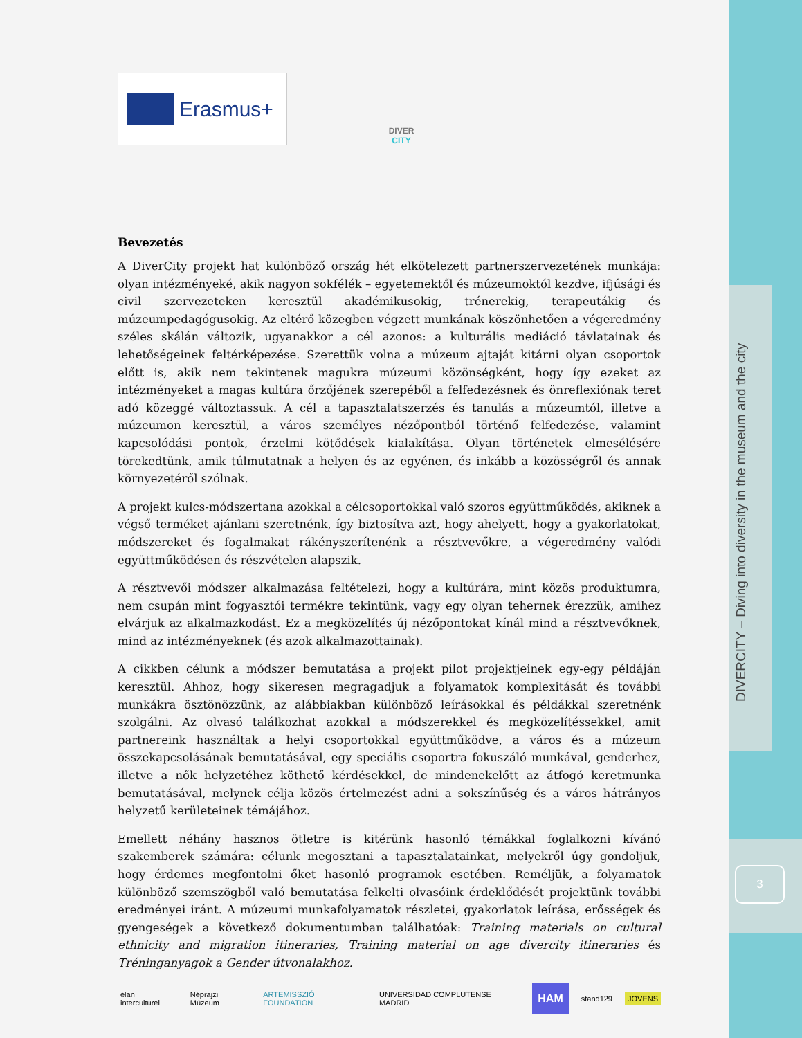DIVERCITY – Diving into diversity in the museum and the city
3
Erasmus+
DIVER
CITY
Bevezetés
A DiverCity projekt hat különböző ország hét elkötelezett partnerszervezetének munkája: olyan intézményeké, akik nagyon sokfélék – egyetemektől és múzeumoktól kezdve, ifjúsági és civil szervezeteken keresztül akadémikusokig, trénerekig, terapeutákig és múzeumpedagógusokig. Az eltérő közegben végzett munkának köszönhetően a végeredmény széles skálán változik, ugyanakkor a cél azonos: a kulturális mediáció távlatainak és lehetőségeinek feltérképezése. Szerettük volna a múzeum ajtaját kitárni olyan csoportok előtt is, akik nem tekintenek magukra múzeumi közönségként, hogy így ezeket az intézményeket a magas kultúra őrzőjének szerepéből a felfedezésnek és önreflexiónak teret adó közeggé változtassuk. A cél a tapasztalatszerzés és tanulás a múzeumtól, illetve a múzeumon keresztül, a város személyes nézőpontból történő felfedezése, valamint kapcsolódási pontok, érzelmi kötődések kialakítása. Olyan történetek elmesélésére törekedtünk, amik túlmutatnak a helyen és az egyénen, és inkább a közösségről és annak környezetéről szólnak.
A projekt kulcs-módszertana azokkal a célcsoportokkal való szoros együttműködés, akiknek a végső terméket ajánlani szeretnénk, így biztosítva azt, hogy ahelyett, hogy a gyakorlatokat, módszereket és fogalmakat rákényszerítenénk a résztvevőkre, a végeredmény valódi együttműködésen és részvételen alapszik.
A résztvevői módszer alkalmazása feltételezi, hogy a kultúrára, mint közös produktumra, nem csupán mint fogyasztói termékre tekintünk, vagy egy olyan tehernek érezzük, amihez elvárjuk az alkalmazkodást. Ez a megközelítés új nézőpontokat kínál mind a résztvevőknek, mind az intézményeknek (és azok alkalmazottainak).
A cikkben célunk a módszer bemutatása a projekt pilot projektjeinek egy-egy példáján keresztül. Ahhoz, hogy sikeresen megragadjuk a folyamatok komplexitását és további munkákra ösztönözzünk, az alábbiakban különböző leírásokkal és példákkal szeretnénk szolgálni. Az olvasó találkozhat azokkal a módszerekkel és megközelítéssekkel, amit partnereink használtak a helyi csoportokkal együttműködve, a város és a múzeum összekapcsolásának bemutatásával, egy speciális csoportra fokuszáló munkával, genderhez, illetve a nők helyzetéhez köthető kérdésekkel, de mindenekelőtt az átfogó keretmunka bemutatásával, melynek célja közös értelmezést adni a sokszínűség és a város hátrányos helyzetű kerületeinek témájához.
Emellett néhány hasznos ötletre is kitérünk hasonló témákkal foglalkozni kívánó szakemberek számára: célunk megosztani a tapasztalatainkat, melyekről úgy gondoljuk, hogy érdemes megfontolni őket hasonló programok esetében. Reméljük, a folyamatok különböző szemszögből való bemutatása felkelti olvasóink érdeklődését projektünk további eredményei iránt. A múzeumi munkafolyamatok részletei, gyakorlatok leírása, erősségek és gyengeségek a következő dokumentumban találhatóak: Training materials on cultural ethnicity and migration itineraries, Training material on age divercity itineraries és Tréninganyagok a Gender útvonalakhoz.
élan interculturel Néprajzi Múzeum ARTEMISSZIÓ FOUNDATION UNIVERSIDAD COMPLUTENSE MADRID HAM stand129 JOVENS